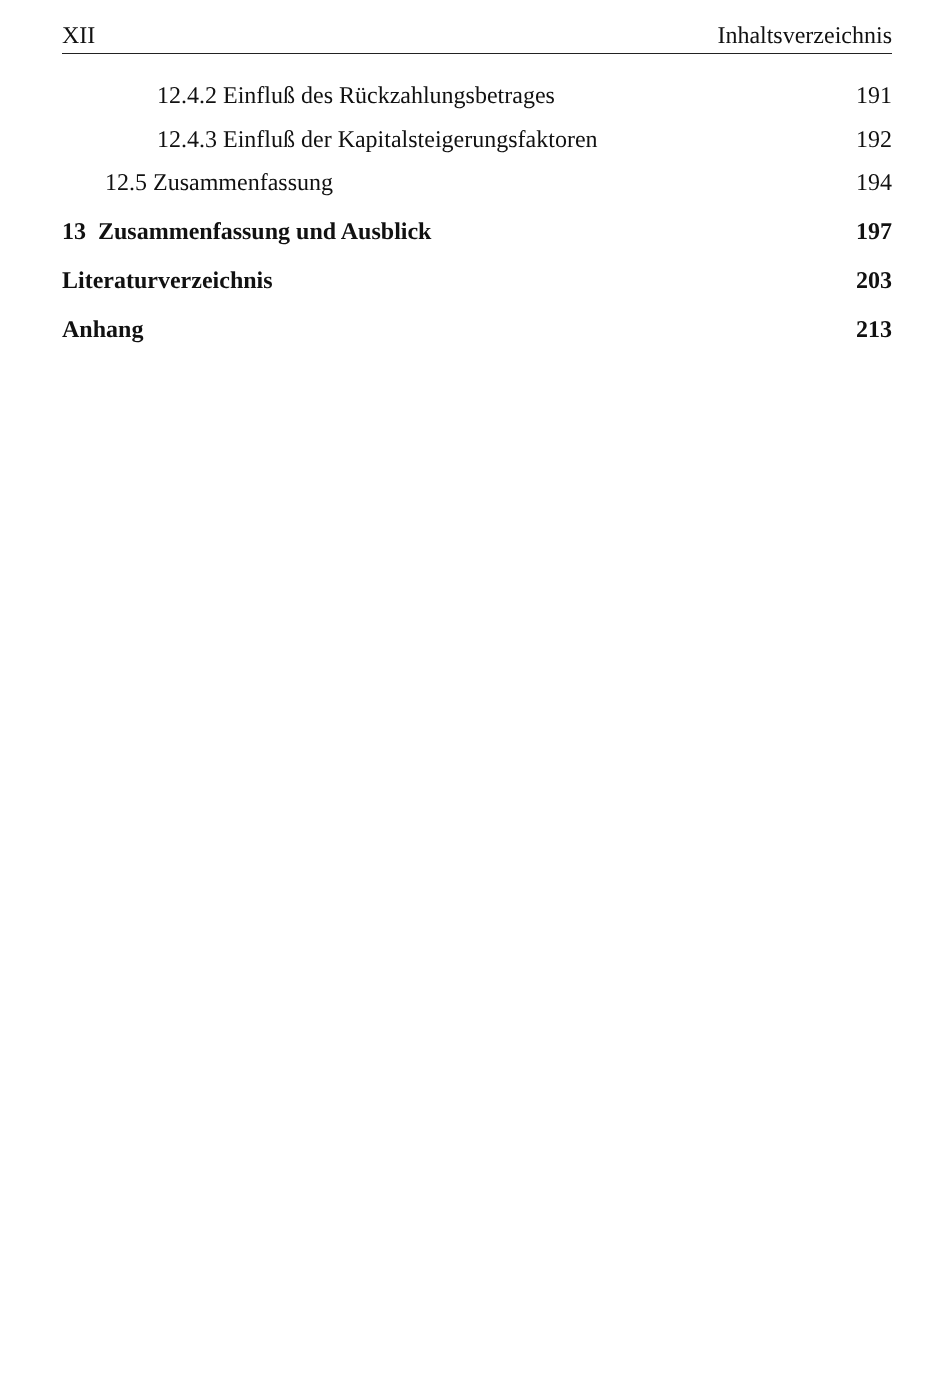XII Inhaltsverzeichnis
12.4.2 Einfluß des Rückzahlungsbetrages 191
12.4.3 Einfluß der Kapitalsteigerungsfaktoren 192
12.5 Zusammenfassung 194
13 Zusammenfassung und Ausblick 197
Literaturverzeichnis 203
Anhang 213